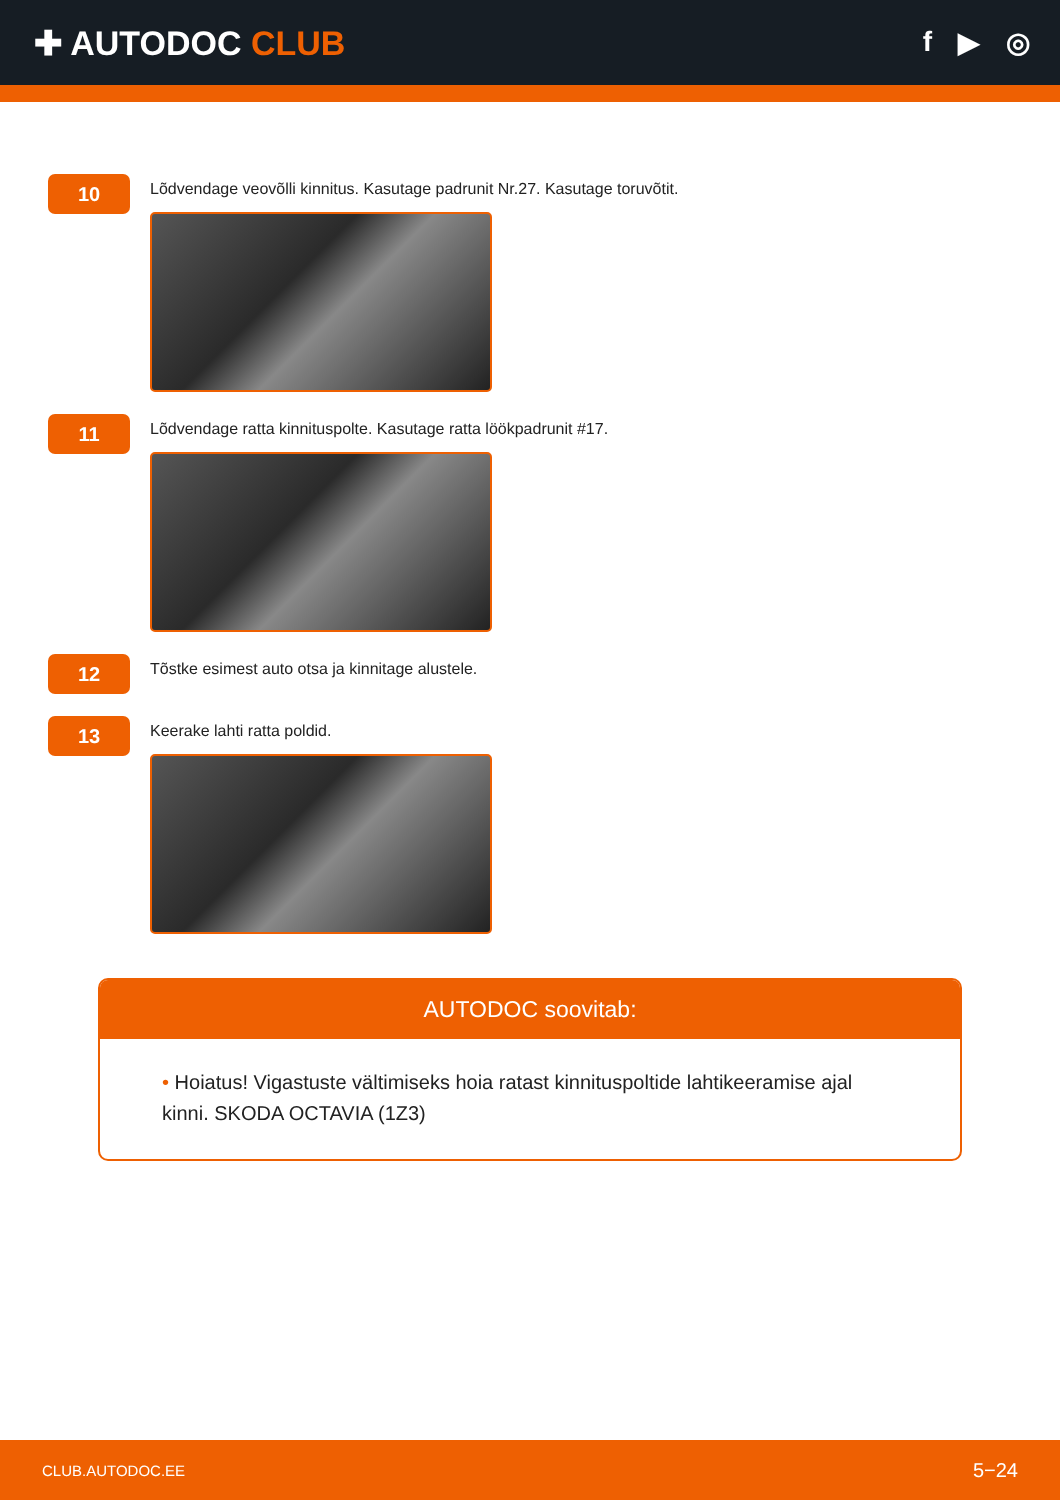✚ AUTODOC CLUB
f ▶ ◎
10
Lõdvendage veovõlli kinnitus. Kasutage padrunit Nr.27. Kasutage toruvõtit.
11
Lõdvendage ratta kinnituspolte. Kasutage ratta löökpadrunit #17.
12
Tõstke esimest auto otsa ja kinnitage alustele.
13
Keerake lahti ratta poldid.
AUTODOC soovitab:
• Hoiatus! Vigastuste vältimiseks hoia ratast kinnituspoltide lahtikeeramise ajal kinni. SKODA OCTAVIA (1Z3)
CLUB.AUTODOC.EE 5−24